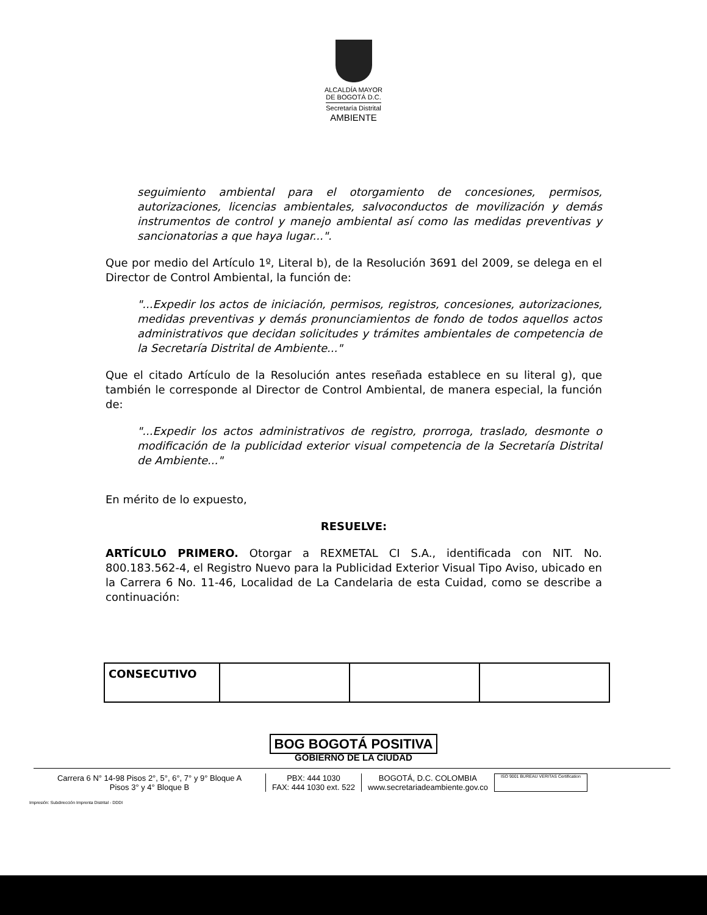ALCALDÍA MAYOR
DE BOGOTÁ D.C.
Secretaría Distrital
AMBIENTE
seguimiento ambiental para el otorgamiento de concesiones, permisos, autorizaciones, licencias ambientales, salvoconductos de movilización y demás instrumentos de control y manejo ambiental así como las medidas preventivas y sancionatorias a que haya lugar...".
Que por medio del Artículo 1º, Literal b), de la Resolución 3691 del 2009, se delega en el Director de Control Ambiental, la función de:
"...Expedir los actos de iniciación, permisos, registros, concesiones, autorizaciones, medidas preventivas y demás pronunciamientos de fondo de todos aquellos actos administrativos que decidan solicitudes y trámites ambientales de competencia de la Secretaría Distrital de Ambiente..."
Que el citado Artículo de la Resolución antes reseñada establece en su literal g), que también le corresponde al Director de Control Ambiental, de manera especial, la función de:
"...Expedir los actos administrativos de registro, prorroga, traslado, desmonte o modificación de la publicidad exterior visual competencia de la Secretaría Distrital de Ambiente..."
En mérito de lo expuesto,
RESUELVE:
ARTÍCULO PRIMERO. Otorgar a REXMETAL CI S.A., identificada con NIT. No. 800.183.562-4, el Registro Nuevo para la Publicidad Exterior Visual Tipo Aviso, ubicado en la Carrera 6 No. 11-46, Localidad de La Candelaria de esta Cuidad, como se describe a continuación:
| CONSECUTIVO | | | |
BOG BOGOTÁ POSITIVA
GOBIERNO DE LA CIUDAD
Carrera 6 N° 14-98 Pisos 2°, 5°, 6°, 7° y 9° Bloque A
Pisos 3° y 4° Bloque B
PBX: 444 1030
FAX: 444 1030 ext. 522
BOGOTÁ, D.C. COLOMBIA
www.secretariadeambiente.gov.co
ISO 9001 BUREAU VERITAS Certification
Impresión: Subdirección Imprenta Distrital - DDDI